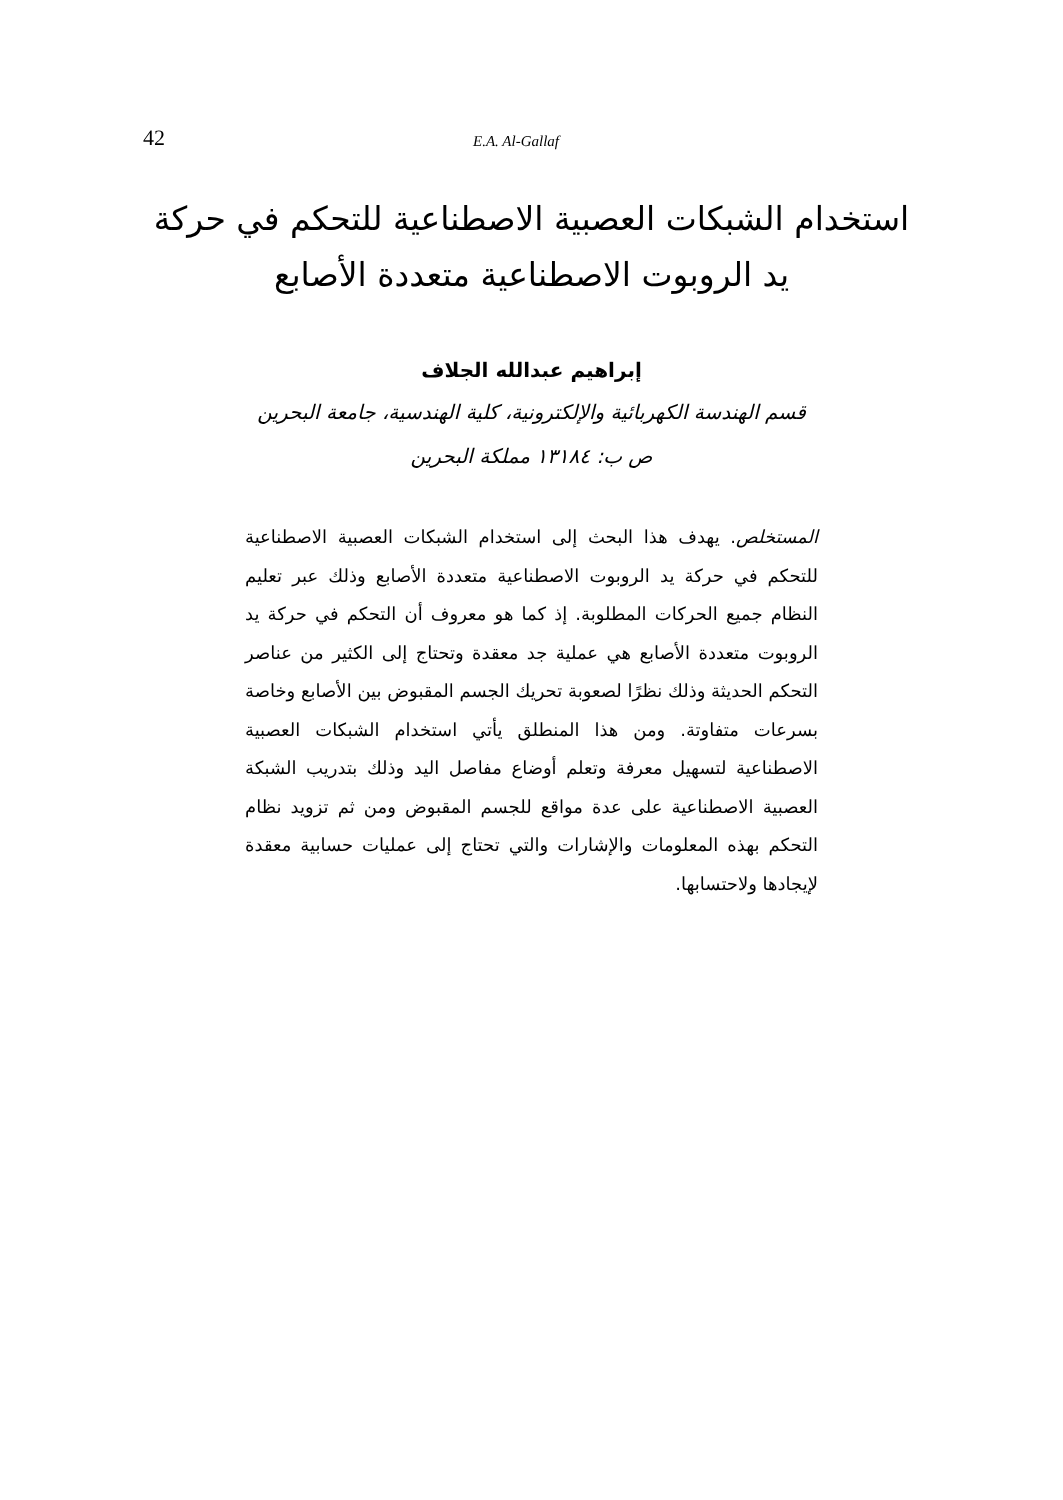42 E.A. Al-Gallaf
استخدام الشبكات العصبية الاصطناعية للتحكم في حركة يد الروبوت الاصطناعية متعددة الأصابع
إبراهيم عبدالله الجلاف
قسم الهندسة الكهربائية والإلكترونية، كلية الهندسية، جامعة البحرين
ص ب: ١٣١٨٤ مملكة البحرين
المستخلص. يهدف هذا البحث إلى استخدام الشبكات العصبية الاصطناعية للتحكم في حركة يد الروبوت الاصطناعية متعددة الأصابع وذلك عبر تعليم النظام جميع الحركات المطلوبة. إذ كما هو معروف أن التحكم في حركة يد الروبوت متعددة الأصابع هي عملية جد معقدة وتحتاج إلى الكثير من عناصر التحكم الحديثة وذلك نظرًا لصعوبة تحريك الجسم المقبوض بين الأصابع وخاصة بسرعات متفاوتة. ومن هذا المنطلق يأتي استخدام الشبكات العصبية الاصطناعية لتسهيل معرفة وتعلم أوضاع مفاصل اليد وذلك بتدريب الشبكة العصبية الاصطناعية على عدة مواقع للجسم المقبوض ومن ثم تزويد نظام التحكم بهذه المعلومات والإشارات والتي تحتاج إلى عمليات حسابية معقدة لإيجادها ولاحتسابها.